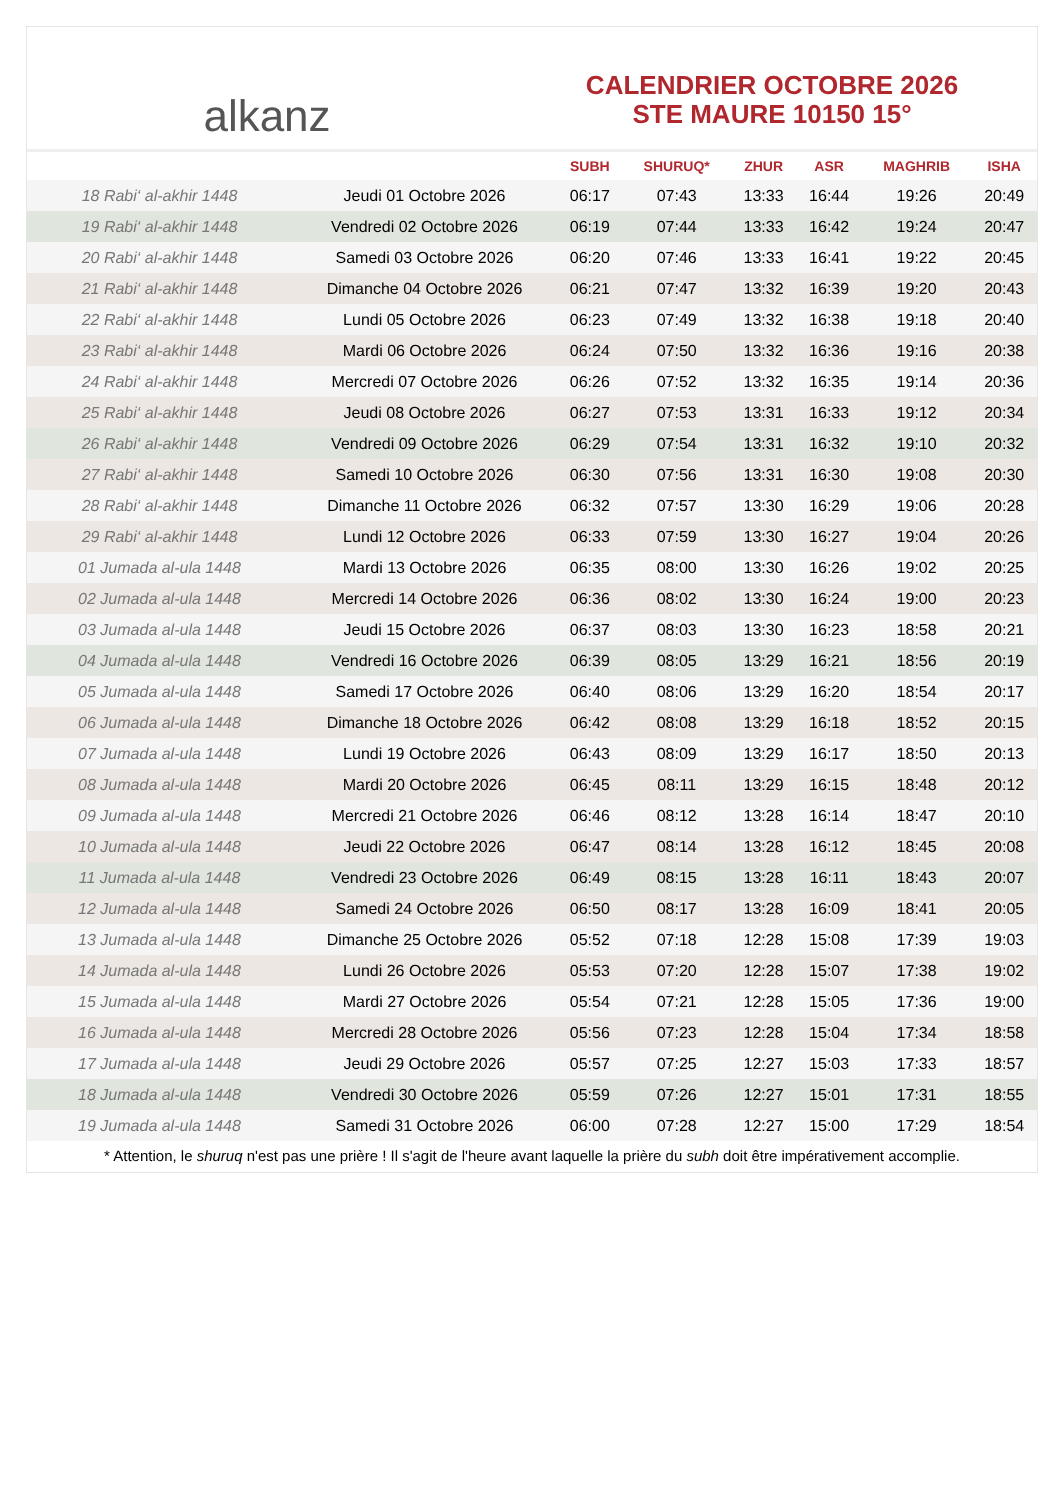alkanz
CALENDRIER OCTOBRE 2026
STE MAURE 10150 15°
| | | SUBH | SHURUQ* | ZHUR | ASR | MAGHRIB | ISHA |
| --- | --- | --- | --- | --- | --- | --- | --- |
| 18 Rabi‘ al-akhir 1448 | Jeudi 01 Octobre 2026 | 06:17 | 07:43 | 13:33 | 16:44 | 19:26 | 20:49 |
| 19 Rabi‘ al-akhir 1448 | Vendredi 02 Octobre 2026 | 06:19 | 07:44 | 13:33 | 16:42 | 19:24 | 20:47 |
| 20 Rabi‘ al-akhir 1448 | Samedi 03 Octobre 2026 | 06:20 | 07:46 | 13:33 | 16:41 | 19:22 | 20:45 |
| 21 Rabi‘ al-akhir 1448 | Dimanche 04 Octobre 2026 | 06:21 | 07:47 | 13:32 | 16:39 | 19:20 | 20:43 |
| 22 Rabi‘ al-akhir 1448 | Lundi 05 Octobre 2026 | 06:23 | 07:49 | 13:32 | 16:38 | 19:18 | 20:40 |
| 23 Rabi‘ al-akhir 1448 | Mardi 06 Octobre 2026 | 06:24 | 07:50 | 13:32 | 16:36 | 19:16 | 20:38 |
| 24 Rabi‘ al-akhir 1448 | Mercredi 07 Octobre 2026 | 06:26 | 07:52 | 13:32 | 16:35 | 19:14 | 20:36 |
| 25 Rabi‘ al-akhir 1448 | Jeudi 08 Octobre 2026 | 06:27 | 07:53 | 13:31 | 16:33 | 19:12 | 20:34 |
| 26 Rabi‘ al-akhir 1448 | Vendredi 09 Octobre 2026 | 06:29 | 07:54 | 13:31 | 16:32 | 19:10 | 20:32 |
| 27 Rabi‘ al-akhir 1448 | Samedi 10 Octobre 2026 | 06:30 | 07:56 | 13:31 | 16:30 | 19:08 | 20:30 |
| 28 Rabi‘ al-akhir 1448 | Dimanche 11 Octobre 2026 | 06:32 | 07:57 | 13:30 | 16:29 | 19:06 | 20:28 |
| 29 Rabi‘ al-akhir 1448 | Lundi 12 Octobre 2026 | 06:33 | 07:59 | 13:30 | 16:27 | 19:04 | 20:26 |
| 01 Jumada al-ula 1448 | Mardi 13 Octobre 2026 | 06:35 | 08:00 | 13:30 | 16:26 | 19:02 | 20:25 |
| 02 Jumada al-ula 1448 | Mercredi 14 Octobre 2026 | 06:36 | 08:02 | 13:30 | 16:24 | 19:00 | 20:23 |
| 03 Jumada al-ula 1448 | Jeudi 15 Octobre 2026 | 06:37 | 08:03 | 13:30 | 16:23 | 18:58 | 20:21 |
| 04 Jumada al-ula 1448 | Vendredi 16 Octobre 2026 | 06:39 | 08:05 | 13:29 | 16:21 | 18:56 | 20:19 |
| 05 Jumada al-ula 1448 | Samedi 17 Octobre 2026 | 06:40 | 08:06 | 13:29 | 16:20 | 18:54 | 20:17 |
| 06 Jumada al-ula 1448 | Dimanche 18 Octobre 2026 | 06:42 | 08:08 | 13:29 | 16:18 | 18:52 | 20:15 |
| 07 Jumada al-ula 1448 | Lundi 19 Octobre 2026 | 06:43 | 08:09 | 13:29 | 16:17 | 18:50 | 20:13 |
| 08 Jumada al-ula 1448 | Mardi 20 Octobre 2026 | 06:45 | 08:11 | 13:29 | 16:15 | 18:48 | 20:12 |
| 09 Jumada al-ula 1448 | Mercredi 21 Octobre 2026 | 06:46 | 08:12 | 13:28 | 16:14 | 18:47 | 20:10 |
| 10 Jumada al-ula 1448 | Jeudi 22 Octobre 2026 | 06:47 | 08:14 | 13:28 | 16:12 | 18:45 | 20:08 |
| 11 Jumada al-ula 1448 | Vendredi 23 Octobre 2026 | 06:49 | 08:15 | 13:28 | 16:11 | 18:43 | 20:07 |
| 12 Jumada al-ula 1448 | Samedi 24 Octobre 2026 | 06:50 | 08:17 | 13:28 | 16:09 | 18:41 | 20:05 |
| 13 Jumada al-ula 1448 | Dimanche 25 Octobre 2026 | 05:52 | 07:18 | 12:28 | 15:08 | 17:39 | 19:03 |
| 14 Jumada al-ula 1448 | Lundi 26 Octobre 2026 | 05:53 | 07:20 | 12:28 | 15:07 | 17:38 | 19:02 |
| 15 Jumada al-ula 1448 | Mardi 27 Octobre 2026 | 05:54 | 07:21 | 12:28 | 15:05 | 17:36 | 19:00 |
| 16 Jumada al-ula 1448 | Mercredi 28 Octobre 2026 | 05:56 | 07:23 | 12:28 | 15:04 | 17:34 | 18:58 |
| 17 Jumada al-ula 1448 | Jeudi 29 Octobre 2026 | 05:57 | 07:25 | 12:27 | 15:03 | 17:33 | 18:57 |
| 18 Jumada al-ula 1448 | Vendredi 30 Octobre 2026 | 05:59 | 07:26 | 12:27 | 15:01 | 17:31 | 18:55 |
| 19 Jumada al-ula 1448 | Samedi 31 Octobre 2026 | 06:00 | 07:28 | 12:27 | 15:00 | 17:29 | 18:54 |
* Attention, le shuruq n'est pas une prière ! Il s'agit de l'heure avant laquelle la prière du subh doit être impérativement accomplie.